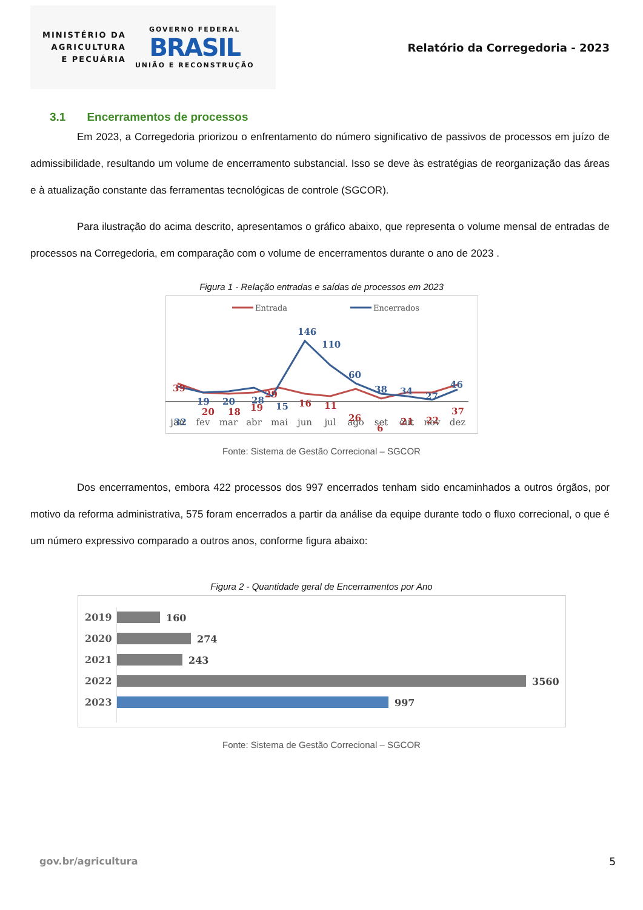MINISTÉRIO DA
AGRICULTURA
E PECUÁRIA
GOVERNO FEDERAL
BRASIL
UNIÃO E RECONSTRUÇÃO
Relatório da Corregedoria - 2023
3.1 Encerramentos de processos
Em 2023, a Corregedoria priorizou o enfrentamento do número significativo de passivos de processos em juízo de admissibilidade, resultando um volume de encerramento substancial. Isso se deve às estratégias de reorganização das áreas e à atualização constante das ferramentas tecnológicas de controle (SGCOR).
Para ilustração do acima descrito, apresentamos o gráfico abaixo, que representa o volume mensal de entradas de processos na Corregedoria, em comparação com o volume de encerramentos durante o ano de 2023 .
Figura 1 - Relação entradas e saídas de processos em 2023
Entrada
Encerrados
146
110
60
38
34
27
46
19
20
28
32
15
39
29
16
11
20
18
19
26
6
21
22
37
jan
fev
mar
abr
mai
jun
jul
ago
set
out
nov
dez
Fonte: Sistema de Gestão Correcional – SGCOR
Dos encerramentos, embora 422 processos dos 997 encerrados tenham sido encaminhados a outros órgãos, por motivo da reforma administrativa, 575 foram encerrados a partir da análise da equipe durante todo o fluxo correcional, o que é um número expressivo comparado a outros anos, conforme figura abaixo:
Figura 2 - Quantidade geral de Encerramentos por Ano
2019
2020
2021
2022
2023
160
274
243
3560
997
Fonte: Sistema de Gestão Correcional – SGCOR
gov.br/agricultura 5